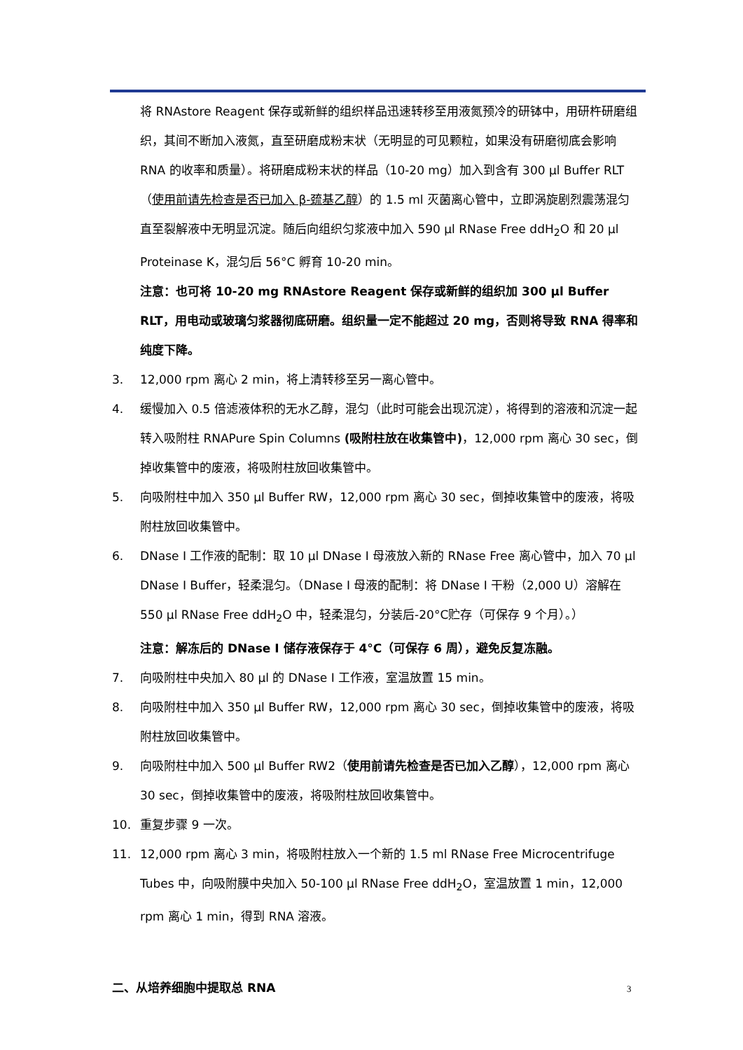将 RNAstore Reagent 保存或新鲜的组织样品迅速转移至用液氮预冷的研钵中，用研杵研磨组织，其间不断加入液氮，直至研磨成粉末状（无明显的可见颗粒，如果没有研磨彻底会影响 RNA 的收率和质量）。将研磨成粉末状的样品（10-20 mg）加入到含有 300 μl Buffer RLT（使用前请先检查是否已加入 β-巯基乙醇）的 1.5 ml 灭菌离心管中，立即涡旋剧烈震荡混匀直至裂解液中无明显沉淀。随后向组织匀浆液中加入 590 μl RNase Free ddH<sub>2</sub>O 和 20 μl Proteinase K，混匀后 56°C 孵育 10-20 min。
注意：也可将 10-20 mg RNAstore Reagent 保存或新鲜的组织加 300 μl Buffer RLT，用电动或玻璃匀浆器彻底研磨。组织量一定不能超过 20 mg，否则将导致 RNA 得率和纯度下降。
3. 12,000 rpm 离心 2 min，将上清转移至另一离心管中。
4. 缓慢加入 0.5 倍滤液体积的无水乙醇，混匀（此时可能会出现沉淀），将得到的溶液和沉淀一起转入吸附柱 RNAPure Spin Columns (吸附柱放在收集管中)，12,000 rpm 离心 30 sec，倒掉收集管中的废液，将吸附柱放回收集管中。
5. 向吸附柱中加入 350 μl Buffer RW，12,000 rpm 离心 30 sec，倒掉收集管中的废液，将吸附柱放回收集管中。
6. DNase I 工作液的配制：取 10 μl DNase I 母液放入新的 RNase Free 离心管中，加入 70 μl DNase I Buffer，轻柔混匀。（DNase I 母液的配制：将 DNase I 干粉（2,000 U）溶解在 550 μl RNase Free ddH<sub>2</sub>O 中，轻柔混匀，分装后-20°C贮存（可保存 9 个月）。）
注意：解冻后的 DNase I 储存液保存于 4°C（可保存 6 周），避免反复冻融。
7. 向吸附柱中央加入 80 μl 的 DNase I 工作液，室温放置 15 min。
8. 向吸附柱中加入 350 μl Buffer RW，12,000 rpm 离心 30 sec，倒掉收集管中的废液，将吸附柱放回收集管中。
9. 向吸附柱中加入 500 μl Buffer RW2（使用前请先检查是否已加入乙醇），12,000 rpm 离心 30 sec，倒掉收集管中的废液，将吸附柱放回收集管中。
10. 重复步骤 9 一次。
11. 12,000 rpm 离心 3 min，将吸附柱放入一个新的 1.5 ml RNase Free Microcentrifuge Tubes 中，向吸附膜中央加入 50-100 μl RNase Free ddH<sub>2</sub>O，室温放置 1 min，12,000 rpm 离心 1 min，得到 RNA 溶液。
二、从培养细胞中提取总 RNA
3